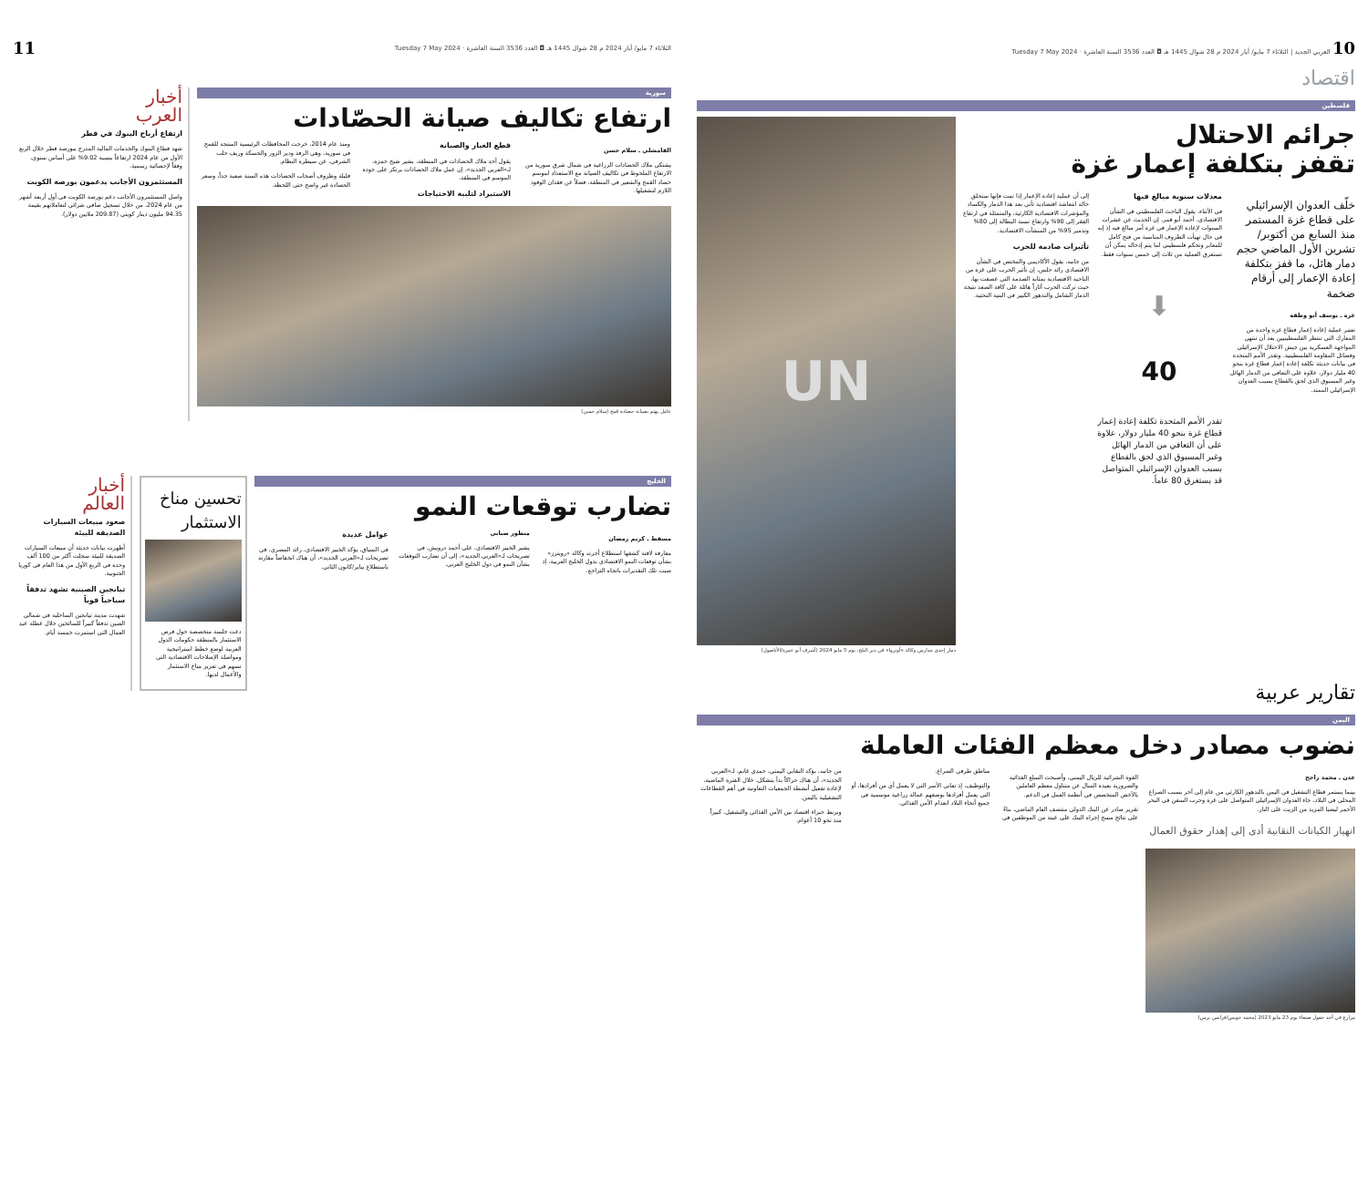10 العربي الجديد | الثلاثاء 7 مايو/ أيار 2024 م 28 شوال 1445 هـ ◘ العدد 3536 السنة العاشرة · Tuesday 7 May 2024
اقتصاد
فلسطين
جرائم الاحتلال
تقفز بتكلفة إعمار غزة
خلّف العدوان الإسرائيلي على قطاع غزة المستمر منذ السابع من أكتوبر/ تشرين الأول الماضي حجم دمار هائل، ما قفز بتكلفة إعادة الإعمار إلى أرقام ضخمة
غزة ـ يوسف أبو وطفة
تعتبر عملية إعادة إعمار قطاع غزة واحدة من المعارك التي تنتظر الفلسطينيين بعد أن تنتهي المواجهة العسكرية بين جيش الاحتلال الإسرائيلي وفصائل المقاومة الفلسطينية. وتقدر الأمم المتحدة في بيانات حديثة تكلفة إعادة إعمار قطاع غزة بنحو 40 مليار دولار، علاوة على التعافي من الدمار الهائل وغير المسبوق الذي لحق بالقطاع بسبب العدوان الإسرائيلي الممتد.
معدلات سنوية مبالغ فيها
في الأثناء، يقول الباحث الفلسطيني في الشأن الاقتصادي، أحمد أبو قمر، إن الحديث عن عشرات السنوات لإعادة الإعمار في غزة أمر مبالغ فيه إذ إنه في حال تهيأت الظروف المناسبة من فتح كامل للمعابر وتحكم فلسطيني لما يتم إدخاله يمكن أن تستغرق العملية من ثلاث إلى خمس سنوات فقط.
⬇
40
تقدر الأمم المتحدة تكلفة إعادة إعمار قطاع غزة بنحو 40 مليار دولار، علاوة على أن التعافي من الدمار الهائل وغير المسبوق الذي لحق بالقطاع بسبب العدوان الإسرائيلي المتواصل قد يستغرق 80 عاماً.
إلى أن عملية إعادة الإعمار إذا تمت فإنها ستخلق حالة انتعاشة اقتصادية تأتي بعد هذا الدمار والكساد والمؤشرات الاقتصادية الكارثية، والمتمثلة في ارتفاع الفقر إلى 90% وارتفاع نسبة البطالة إلى 80% وتدمير 95% من المنشآت الاقتصادية.
تأثيرات صادمة للحرب
من جانبه، يقول الأكاديمي والمختص في الشأن الاقتصادي رائد حلس، إن تأثير الحرب على غزة من الناحية الاقتصادية بمثابة الصدمة التي عصفت بها، حيث تركت الحرب آثاراً هائلة على كافة الصعد نتيجة الدمار الشامل والتدهور الكبير في البنية التحتية.
UN
دمار إحدى مدارس وكالة «أونروا» في دير البلح، يوم 5 مايو 2024 (أشرف أبو عمرة/الأناضول)
تقارير عربية
اليمن
نضوب مصادر دخل معظم الفئات العاملة
عدن ـ محمد راجح
بينما يستمر قطاع التشغيل في اليمن بالتدهور الكارثي من عام إلى آخر بسبب الصراع المحلي في البلاد، جاء العدوان الإسرائيلي المتواصل على غزة وحرب السفن في البحر الأحمر ليضيا المزيد من الزيت على النار.
انهيار الكيانات النقابية أدى إلى إهدار حقوق العمال
مزارع في أحد حقول صنعاء يوم 23 مايو 2023 (محمد حويس/فرانس برس)
القوة الشرائية للريال اليمني، وأصبحت السلع الغذائية والضرورية بعيدة المنال عن متناول معظم العاملين بالأخص المتخصص في أنظمة العمل في الدعم.
تقرير صادر عن البنك الدولي منتصف العام الماضي، بناءً على نتائج مسح إجراه البنك على عينة من الموظفين في مناطق طرفي الصراع.
والتوظيف، إذ تعاني الأسر التي لا يعمل أي من أفرادها، أو التي يعمل أفرادها بوصفهم عمالة زراعية موسمية في جميع أنحاء البلاد انعدام الأمن الغذائي.
من جانبه، يؤكد النقابي اليمني، حمدي غانم، لـ«العربي الجديد»، أن هناك حراكاً بدأ يتشكل، خلال الفترة الماضية، لإعادة تفعيل أنشطة الجمعيات التعاونية في أهم القطاعات التشغيلية باليمن.
وبربط خبراء اقتصاد بين الأمن الغذائي والتشغيل، كبيراً منذ نحو 10 أعوام.
الثلاثاء 7 مايو/ أيار 2024 م 28 شوال 1445 هـ ◘ العدد 3536 السنة العاشرة · Tuesday 7 May 2024 11
سورية
ارتفاع تكاليف صيانة الحصّادات
القامشلي ـ سلام حسن
يشتكي ملاك الحصادات الزراعية في شمال شرق سورية من الارتفاع الملحوظ في تكاليف الصيانة مع الاستعداد لموسم حصاد القمح والشعير في المنطقة، فضلاً عن فقدان الوقود اللازم لتشغيلها.
قطع الغيار والصيانة
يقول أحد ملاك الحصادات في المنطقة، بشير شيخ حمزة، لـ«العربي الجديد»، إن عمل ملاك الحصادات يرتكز على جودة الموسم في المنطقة.
الاستيراد لتلبية الاحتياجات
ومنذ عام 2014، خرجت المحافظات الرئيسية المنتجة للقمح في سورية، وهي الرقة ودير الزور والحسكة وريف حلب الشرقي، عن سيطرة النظام.
قليلة وظروف أصحاب الحصادات هذه السنة صعبة جداً، وسعر الحصادة غير واضح حتى اللحظة.
عامل يهتم بصيانة حصادة قمح (سلام حسن)
أخبار
العرب
ارتفاع أرباح البنوك في قطر
شهد قطاع البنوك والخدمات المالية المدرج ببورصة قطر خلال الربع الأول من عام 2024 ارتفاعاً بنسبة 9.02% على أساس سنوي، وفقاً لإحصائية رسمية.
المستثمرون الأجانب يدعمون بورصة الكويت
واصل المستثمرون الأجانب دعم بورصة الكويت في أول أربعة أشهر من عام 2024، من خلال تسجيل صافي شرائي لتعاملاتهم بقيمة 94.35 مليون دينار كويتي (209.87 ملايين دولار).
الخليج
تضارب توقعات النمو
مسقط ـ كريم رمضان
مفارقة لافتة كشفها استطلاع أجرته وكالة «رويترز» بشأن توقعات النمو الاقتصادي بدول الخليج العربية، إذ صبت تلك التقديرات باتجاه التراجع.
منظور ضبابي
يشير الخبير الاقتصادي، علي أحمد درويش، في تصريحات لـ«العربي الجديد»، إلى أن تضارب التوقعات بشأن النمو في دول الخليج العربي.
عوامل عديدة
في السياق، يؤكد الخبير الاقتصادي، رائد المصري، في تصريحات لـ«العربي الجديد»، أن هناك انخفاضاً مقارنة باستطلاع يناير/كانون الثاني.
تحسين مناخ الاستثمار
دعت جلسة متخصصة حول فرص الاستثمار بالمنطقة حكومات الدول العربية لوضع خطط استراتيجية ومواصلة الإصلاحات الاقتصادية التي تسهم في تعزيز مناخ الاستثمار والأعمال لديها.
أخبار
العالم
صعود مبيعات السيارات الصديقة للبيئة
أظهرت بيانات حديثة أن مبيعات السيارات الصديقة للبيئة سجلت أكثر من 100 ألف وحدة في الربع الأول من هذا العام في كوريا الجنوبية.
تيانجين الصينية تشهد تدفقاً سياحياً قوياً
شهدت مدينة تيانجين الساحلية في شمالي الصين تدفقاً كبيراً للسائحين خلال عطلة عيد العمال التي استمرت خمسة أيام.